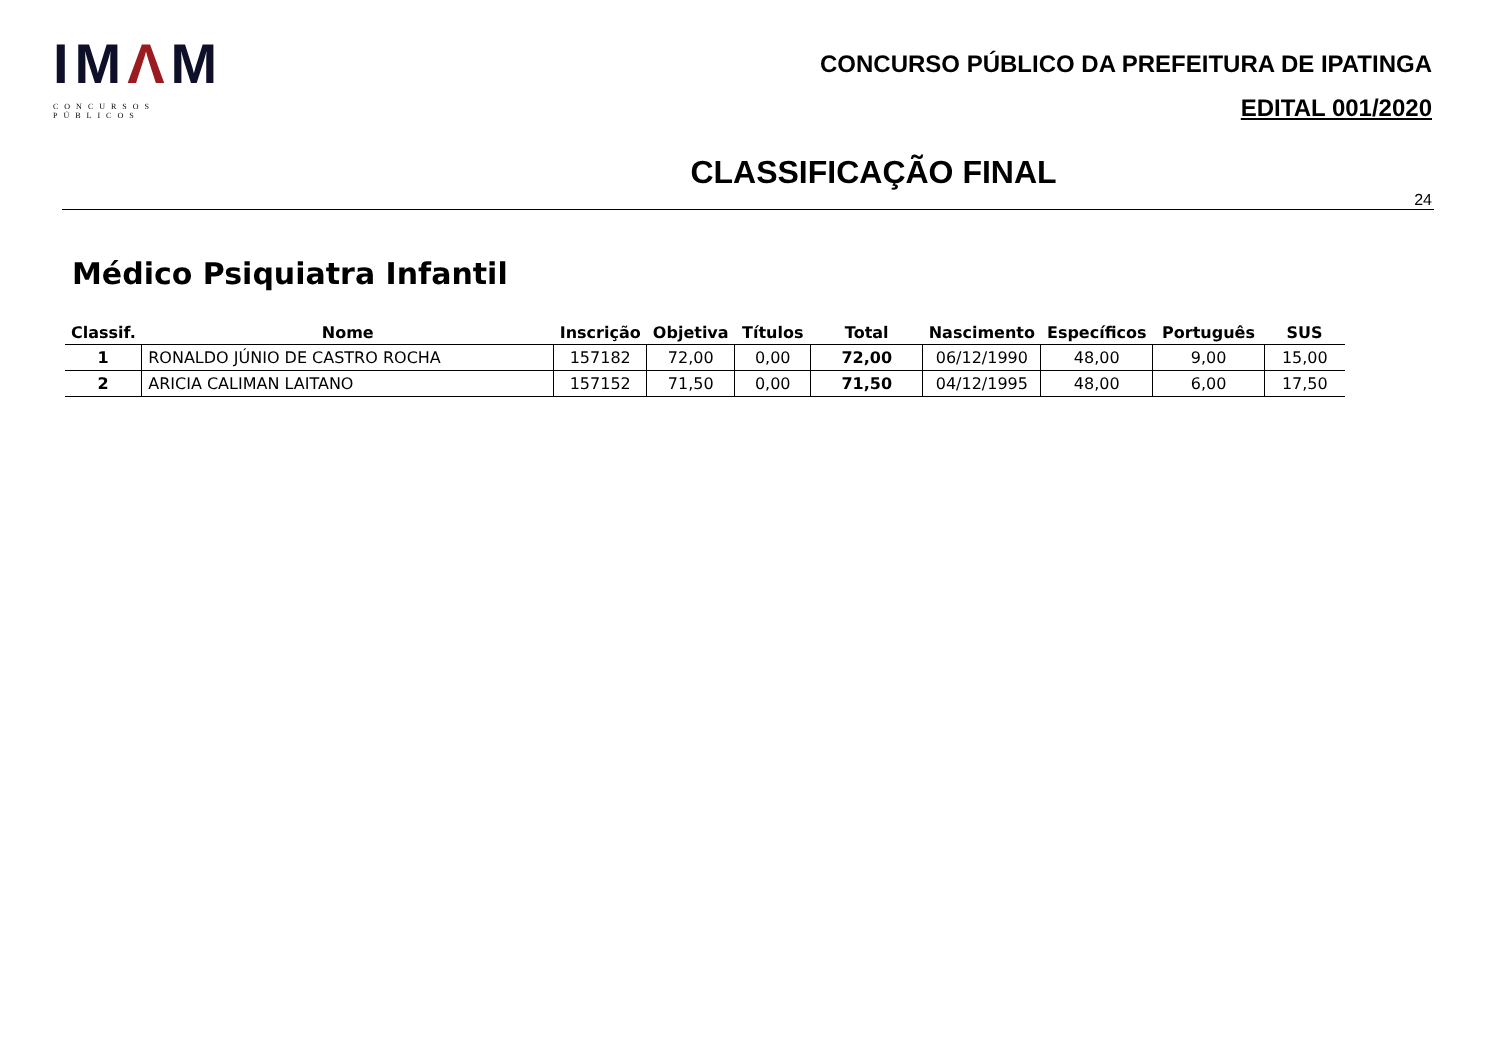IMΛM
CONCURSOS PÚBLICOS
CONCURSO PÚBLICO DA PREFEITURA DE IPATINGA
EDITAL 001/2020
CLASSIFICAÇÃO FINAL
24
Médico Psiquiatra Infantil
| Classif. | Nome | Inscrição | Objetiva | Títulos | Total | Nascimento | Específicos | Português | SUS |
| --- | --- | --- | --- | --- | --- | --- | --- | --- | --- |
| 1 | RONALDO JÚNIO DE CASTRO ROCHA | 157182 | 72,00 | 0,00 | 72,00 | 06/12/1990 | 48,00 | 9,00 | 15,00 |
| 2 | ARICIA CALIMAN LAITANO | 157152 | 71,50 | 0,00 | 71,50 | 04/12/1995 | 48,00 | 6,00 | 17,50 |